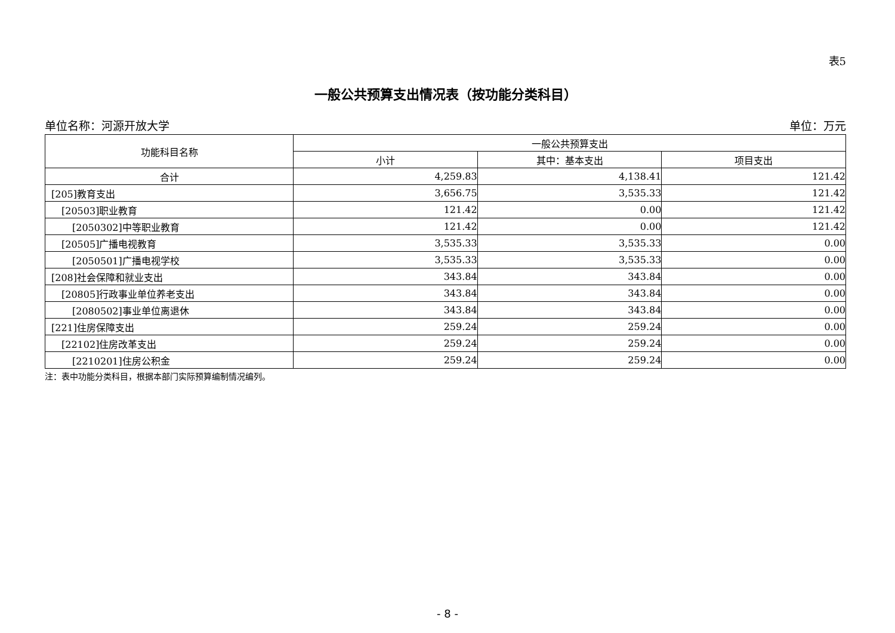表5
一般公共预算支出情况表（按功能分类科目）
单位名称：河源开放大学 单位：万元
| 功能科目名称 | 一般公共预算支出 | | |
| --- | --- | --- | --- |
| | 小计 | 其中：基本支出 | 项目支出 |
| 合计 | 4,259.83 | 4,138.41 | 121.42 |
| [205]教育支出 | 3,656.75 | 3,535.33 | 121.42 |
| [20503]职业教育 | 121.42 | 0.00 | 121.42 |
| [2050302]中等职业教育 | 121.42 | 0.00 | 121.42 |
| [20505]广播电视教育 | 3,535.33 | 3,535.33 | 0.00 |
| [2050501]广播电视学校 | 3,535.33 | 3,535.33 | 0.00 |
| [208]社会保障和就业支出 | 343.84 | 343.84 | 0.00 |
| [20805]行政事业单位养老支出 | 343.84 | 343.84 | 0.00 |
| [2080502]事业单位离退休 | 343.84 | 343.84 | 0.00 |
| [221]住房保障支出 | 259.24 | 259.24 | 0.00 |
| [22102]住房改革支出 | 259.24 | 259.24 | 0.00 |
| [2210201]住房公积金 | 259.24 | 259.24 | 0.00 |
注：表中功能分类科目，根据本部门实际预算编制情况编列。
- 8 -